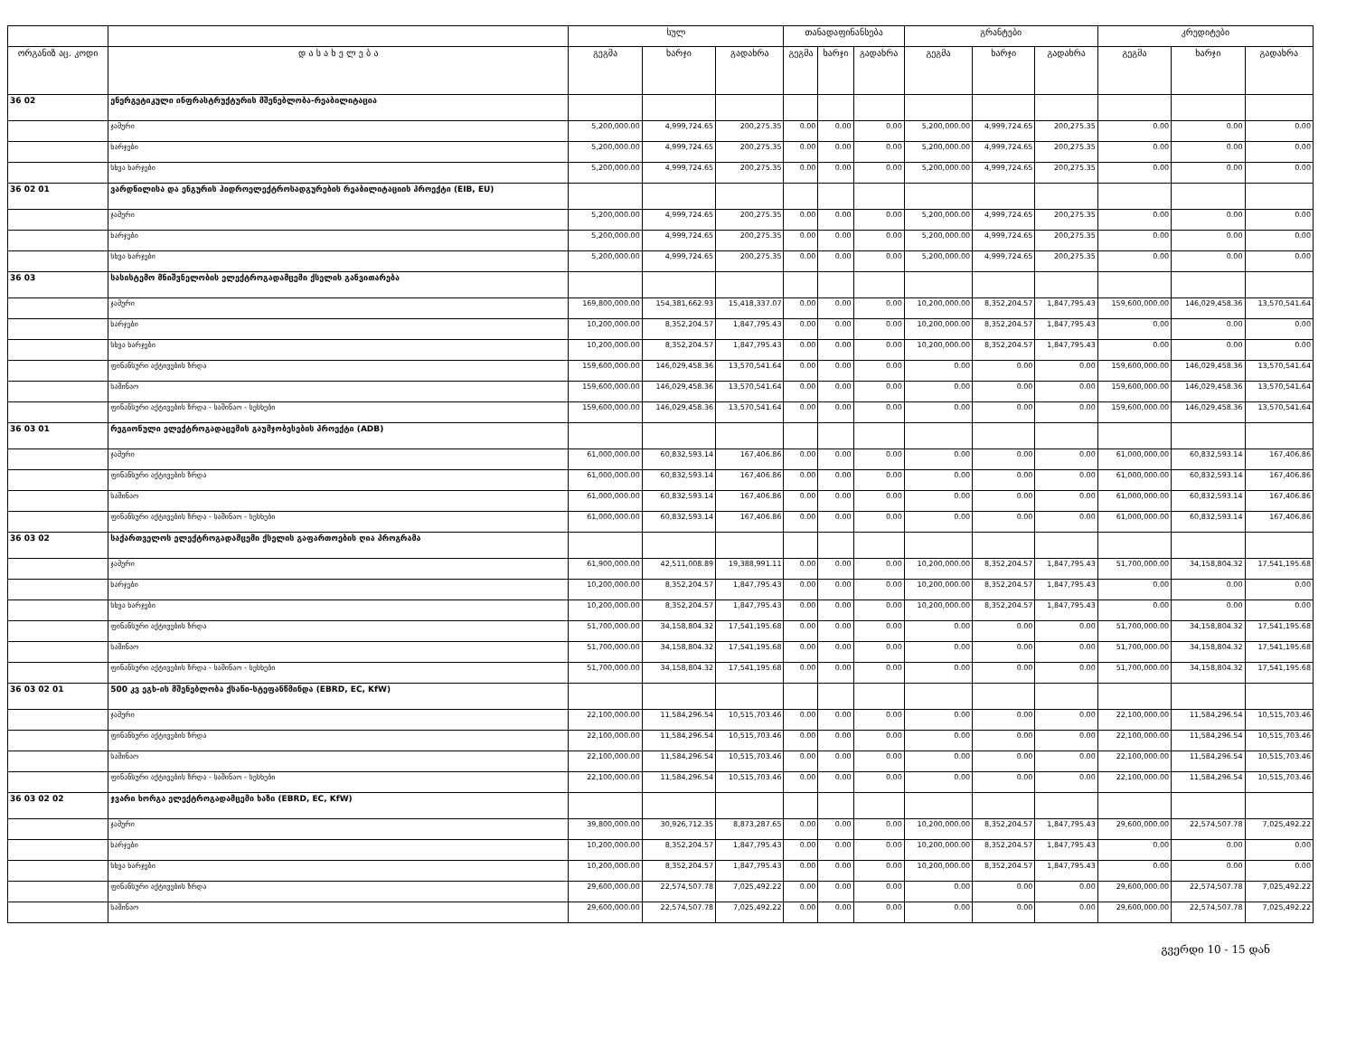| | | სულ | | | თანადაფინანსება | | | გრანტები | | | კრედიტები | | |
| --- | --- | --- | --- | --- | --- | --- | --- | --- | --- | --- | --- | --- | --- |
| ორგანიზ აც. კოდი | დ ა ს ა ხ ე ლ ე ბ ა | გეგმა | ხარჯი | გადახრა | გეგმა | ხარჯი | გადახრა | გეგმა | ხარჯი | გადახრა | გეგმა | ხარჯი | გადახრა |
| 36 02 | ენერგეტიკული ინფრასტრუქტურის მშენებლობა-რეაბილიტაცია | | | | | | | | | | | | |
| | ჯამური | 5,200,000.00 | 4,999,724.65 | 200,275.35 | 0.00 | 0.00 | 0.00 | 5,200,000.00 | 4,999,724.65 | 200,275.35 | 0.00 | 0.00 | 0.00 |
| | ხარჯები | 5,200,000.00 | 4,999,724.65 | 200,275.35 | 0.00 | 0.00 | 0.00 | 5,200,000.00 | 4,999,724.65 | 200,275.35 | 0.00 | 0.00 | 0.00 |
| | სხვა ხარჯები | 5,200,000.00 | 4,999,724.65 | 200,275.35 | 0.00 | 0.00 | 0.00 | 5,200,000.00 | 4,999,724.65 | 200,275.35 | 0.00 | 0.00 | 0.00 |
| 36 02 01 | ვარდნილისა და ენგურის ჰიდროელექტროსადგურების რეაბილიტაციის პროექტი (EIB, EU) | | | | | | | | | | | | |
| | ჯამური | 5,200,000.00 | 4,999,724.65 | 200,275.35 | 0.00 | 0.00 | 0.00 | 5,200,000.00 | 4,999,724.65 | 200,275.35 | 0.00 | 0.00 | 0.00 |
| | ხარჯები | 5,200,000.00 | 4,999,724.65 | 200,275.35 | 0.00 | 0.00 | 0.00 | 5,200,000.00 | 4,999,724.65 | 200,275.35 | 0.00 | 0.00 | 0.00 |
| | სხვა ხარჯები | 5,200,000.00 | 4,999,724.65 | 200,275.35 | 0.00 | 0.00 | 0.00 | 5,200,000.00 | 4,999,724.65 | 200,275.35 | 0.00 | 0.00 | 0.00 |
| 36 03 | სასისტემო მნიშვნელობის ელექტროგადამცემი ქსელის განვითარება | | | | | | | | | | | | |
| | ჯამური | 169,800,000.00 | 154,381,662.93 | 15,418,337.07 | 0.00 | 0.00 | 0.00 | 10,200,000.00 | 8,352,204.57 | 1,847,795.43 | 159,600,000.00 | 146,029,458.36 | 13,570,541.64 |
| | ხარჯები | 10,200,000.00 | 8,352,204.57 | 1,847,795.43 | 0.00 | 0.00 | 0.00 | 10,200,000.00 | 8,352,204.57 | 1,847,795.43 | 0.00 | 0.00 | 0.00 |
| | სხვა ხარჯები | 10,200,000.00 | 8,352,204.57 | 1,847,795.43 | 0.00 | 0.00 | 0.00 | 10,200,000.00 | 8,352,204.57 | 1,847,795.43 | 0.00 | 0.00 | 0.00 |
| | ფინანსური აქტივების ზრდა | 159,600,000.00 | 146,029,458.36 | 13,570,541.64 | 0.00 | 0.00 | 0.00 | 0.00 | 0.00 | 0.00 | 159,600,000.00 | 146,029,458.36 | 13,570,541.64 |
| | საშინაო | 159,600,000.00 | 146,029,458.36 | 13,570,541.64 | 0.00 | 0.00 | 0.00 | 0.00 | 0.00 | 0.00 | 159,600,000.00 | 146,029,458.36 | 13,570,541.64 |
| | ფინანსური აქტივების ზრდა - საშინაო - სესხები | 159,600,000.00 | 146,029,458.36 | 13,570,541.64 | 0.00 | 0.00 | 0.00 | 0.00 | 0.00 | 0.00 | 159,600,000.00 | 146,029,458.36 | 13,570,541.64 |
| 36 03 01 | რეგიონული ელექტროგადაცემის გაუმჯობესების პროექტი (ADB) | | | | | | | | | | | | |
| | ჯამური | 61,000,000.00 | 60,832,593.14 | 167,406.86 | 0.00 | 0.00 | 0.00 | 0.00 | 0.00 | 0.00 | 61,000,000.00 | 60,832,593.14 | 167,406.86 |
| | ფინანსური აქტივების ზრდა | 61,000,000.00 | 60,832,593.14 | 167,406.86 | 0.00 | 0.00 | 0.00 | 0.00 | 0.00 | 0.00 | 61,000,000.00 | 60,832,593.14 | 167,406.86 |
| | საშინაო | 61,000,000.00 | 60,832,593.14 | 167,406.86 | 0.00 | 0.00 | 0.00 | 0.00 | 0.00 | 0.00 | 61,000,000.00 | 60,832,593.14 | 167,406.86 |
| | ფინანსური აქტივების ზრდა - საშინაო - სესხები | 61,000,000.00 | 60,832,593.14 | 167,406.86 | 0.00 | 0.00 | 0.00 | 0.00 | 0.00 | 0.00 | 61,000,000.00 | 60,832,593.14 | 167,406.86 |
| 36 03 02 | საქართველოს ელექტროგადამცემი ქსელის გაფართოების ღია პროგრამა | | | | | | | | | | | | |
| | ჯამური | 61,900,000.00 | 42,511,008.89 | 19,388,991.11 | 0.00 | 0.00 | 0.00 | 10,200,000.00 | 8,352,204.57 | 1,847,795.43 | 51,700,000.00 | 34,158,804.32 | 17,541,195.68 |
| | ხარჯები | 10,200,000.00 | 8,352,204.57 | 1,847,795.43 | 0.00 | 0.00 | 0.00 | 10,200,000.00 | 8,352,204.57 | 1,847,795.43 | 0.00 | 0.00 | 0.00 |
| | სხვა ხარჯები | 10,200,000.00 | 8,352,204.57 | 1,847,795.43 | 0.00 | 0.00 | 0.00 | 10,200,000.00 | 8,352,204.57 | 1,847,795.43 | 0.00 | 0.00 | 0.00 |
| | ფინანსური აქტივების ზრდა | 51,700,000.00 | 34,158,804.32 | 17,541,195.68 | 0.00 | 0.00 | 0.00 | 0.00 | 0.00 | 0.00 | 51,700,000.00 | 34,158,804.32 | 17,541,195.68 |
| | საშინაო | 51,700,000.00 | 34,158,804.32 | 17,541,195.68 | 0.00 | 0.00 | 0.00 | 0.00 | 0.00 | 0.00 | 51,700,000.00 | 34,158,804.32 | 17,541,195.68 |
| | ფინანსური აქტივების ზრდა - საშინაო - სესხები | 51,700,000.00 | 34,158,804.32 | 17,541,195.68 | 0.00 | 0.00 | 0.00 | 0.00 | 0.00 | 0.00 | 51,700,000.00 | 34,158,804.32 | 17,541,195.68 |
| 36 03 02 01 | 500 კვ ეგხ-ის მშენებლობა ქსანი-სტეფანწმინდა (EBRD, EC, KfW) | | | | | | | | | | | | |
| | ჯამური | 22,100,000.00 | 11,584,296.54 | 10,515,703.46 | 0.00 | 0.00 | 0.00 | 0.00 | 0.00 | 0.00 | 22,100,000.00 | 11,584,296.54 | 10,515,703.46 |
| | ფინანსური აქტივების ზრდა | 22,100,000.00 | 11,584,296.54 | 10,515,703.46 | 0.00 | 0.00 | 0.00 | 0.00 | 0.00 | 0.00 | 22,100,000.00 | 11,584,296.54 | 10,515,703.46 |
| | საშინაო | 22,100,000.00 | 11,584,296.54 | 10,515,703.46 | 0.00 | 0.00 | 0.00 | 0.00 | 0.00 | 0.00 | 22,100,000.00 | 11,584,296.54 | 10,515,703.46 |
| | ფინანსური აქტივების ზრდა - საშინაო - სესხები | 22,100,000.00 | 11,584,296.54 | 10,515,703.46 | 0.00 | 0.00 | 0.00 | 0.00 | 0.00 | 0.00 | 22,100,000.00 | 11,584,296.54 | 10,515,703.46 |
| 36 03 02 02 | ჯვარი ხორგა ელექტროგადამცემი ხაზი (EBRD, EC, KfW) | | | | | | | | | | | | |
| | ჯამური | 39,800,000.00 | 30,926,712.35 | 8,873,287.65 | 0.00 | 0.00 | 0.00 | 10,200,000.00 | 8,352,204.57 | 1,847,795.43 | 29,600,000.00 | 22,574,507.78 | 7,025,492.22 |
| | ხარჯები | 10,200,000.00 | 8,352,204.57 | 1,847,795.43 | 0.00 | 0.00 | 0.00 | 10,200,000.00 | 8,352,204.57 | 1,847,795.43 | 0.00 | 0.00 | 0.00 |
| | სხვა ხარჯები | 10,200,000.00 | 8,352,204.57 | 1,847,795.43 | 0.00 | 0.00 | 0.00 | 10,200,000.00 | 8,352,204.57 | 1,847,795.43 | 0.00 | 0.00 | 0.00 |
| | ფინანსური აქტივების ზრდა | 29,600,000.00 | 22,574,507.78 | 7,025,492.22 | 0.00 | 0.00 | 0.00 | 0.00 | 0.00 | 0.00 | 29,600,000.00 | 22,574,507.78 | 7,025,492.22 |
| | საშინაო | 29,600,000.00 | 22,574,507.78 | 7,025,492.22 | 0.00 | 0.00 | 0.00 | 0.00 | 0.00 | 0.00 | 29,600,000.00 | 22,574,507.78 | 7,025,492.22 |
გვერდი 10 - 15 დან